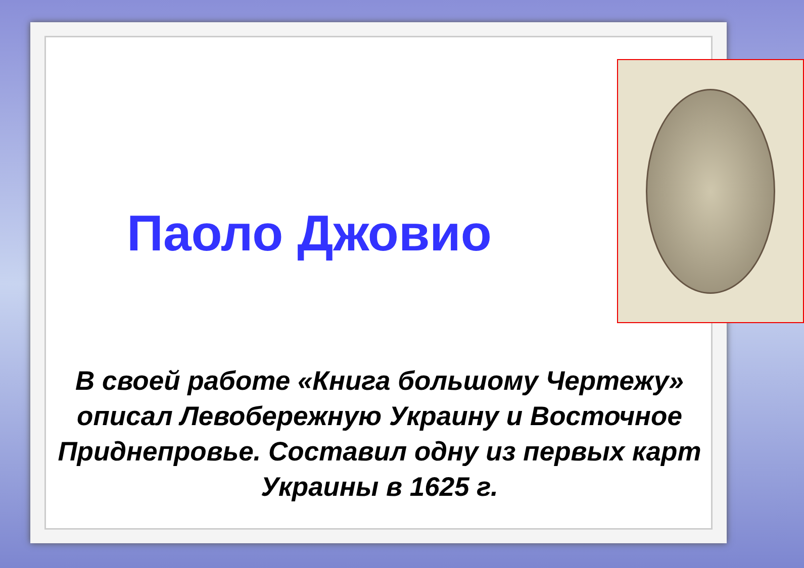Паоло Джовио
В своей работе «Книга большому Чертежу» описал Левобережную Украину и Восточное Приднепровье. Составил одну из первых карт Украины в 1625 г.